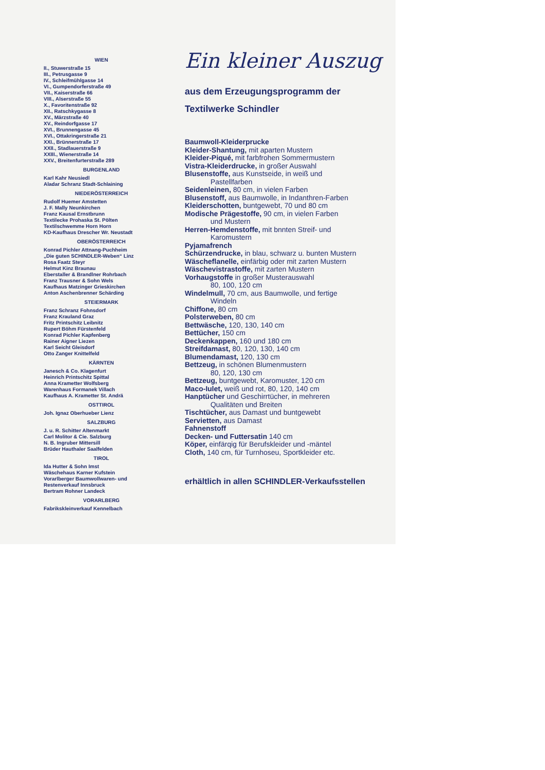WIEN
II., Stuwerstraße 15
III., Petrusgasse 9
IV., Schleifmühlgasse 14
VI., Gumpendorferstraße 49
VII., Kaiserstraße 66
VIII., Alserstraße 55
X., Favoritenstraße 92
XII., Ratschkygasse 8
XV., Märzstraße 40
XV., Reindorfgasse 17
XVI., Brunnengasse 45
XVI., Ottakringerstraße 21
XXI., Brünnerstraße 17
XXII., Stadlauerstraße 9
XXIII., Wienerstraße 14
XXV., Breitenfurterstraße 289
BURGENLAND
Karl Kahr Neusiedl
Aladar Schranz Stadt-Schlaining
NIEDERÖSTERREICH
Rudolf Huemer Amstetten
J. F. Mally Neunkirchen
Franz Kausal Ernstbrunn
Textilecke Prohaska St. Pölten
Textilschwemme Horn Horn
KD-Kaufhaus Drescher Wr. Neustadt
OBERÖSTERREICH
Konrad Pichler Attnang-Puchheim
„Die guten SCHINDLER-Weben“ Linz
Rosa Faatz Steyr
Helmut Kinz Braunau
Eberstaller & Brandlner Rohrbach
Franz Trausner & Sohn Wels
Kaufhaus Matzinger Grieskirchen
Anton Aschenbrenner Schärding
STEIERMARK
Franz Schranz Fohnsdorf
Franz Krauland Graz
Fritz Printschitz Leibnitz
Rupert Böhm Fürstenfeld
Konrad Pichler Kapfenberg
Rainer Aigner Liezen
Karl Seicht Gleisdorf
Otto Zanger Knittelfeld
KÄRNTEN
Janesch & Co. Klagenfurt
Heinrich Printschitz Spittal
Anna Krametter Wolfsberg
Warenhaus Formanek Villach
Kaufhaus A. Krametter St. Andrä
OSTTIROL
Joh. Ignaz Oberhueber Lienz
SALZBURG
J. u. R. Schitter Altenmarkt
Carl Molitor & Cie. Salzburg
N. B. Ingruber Mittersill
Brüder Hauthaler Saalfelden
TIROL
Ida Hutter & Sohn Imst
Wäschehaus Karner Kufstein
Vorarlberger Baumwollwaren- und Restenverkauf Innsbruck
Bertram Rohner Landeck
VORARLBERG
Fabrikskleinverkauf Kennelbach
Ein kleiner Auszug
aus dem Erzeugungsprogramm der
Textilwerke Schindler
Baumwoll-Kleiderprucke
Kleider-Shantung, mit aparten Mustern
Kleider-Piqué, mit farbfrohen Sommermustern
Vistra-Kleiderdrucke, in großer Auswahl
Blusenstoffe, aus Kunstseide, in weiß und
Pastellfarben
Seidenleinen, 80 cm, in vielen Farben
Blusenstoff, aus Baumwolle, in Indanthren-Farben
Kleiderschotten, buntgewebt, 70 und 80 cm
Modische Prägestoffe, 90 cm, in vielen Farben
und Mustern
Herren-Hemdenstoffe, mit bnnten Streif- und
Karomustern
Pyjamafrench
Schürzendrucke, in blau, schwarz u. bunten Mustern
Wäscheflanelle, einfärbig oder mit zarten Mustern
Wäschevistrastoffe, mit zarten Mustern
Vorhaugstoffe in großer Musterauswahl
80, 100, 120 cm
Windelmull, 70 cm, aus Baumwolle, und fertige
Windeln
Chiffone, 80 cm
Polsterweben, 80 cm
Bettwäsche, 120, 130, 140 cm
Bettücher, 150 cm
Deckenkappen, 160 und 180 cm
Streifdamast, 80, 120, 130, 140 cm
Blumendamast, 120, 130 cm
Bettzeug, in schönen Blumenmustern
80, 120, 130 cm
Bettzeug, buntgewebt, Karomuster, 120 cm
Maco-Iulet, weiß und rot, 80, 120, 140 cm
Hanptücher und Geschirrtücher, in mehreren
Qualitäten und Breiten
Tischtücher, aus Damast und buntgewebt
Servietten, aus Damast
Fahnenstoff
Decken- und Futtersatin 140 cm
Köper, einfärqig für Berufskleider und -mäntel
Cloth, 140 cm, für Turnhoseu, Sportkleider etc.
erhältlich in allen SCHINDLER-Verkaufsstellen